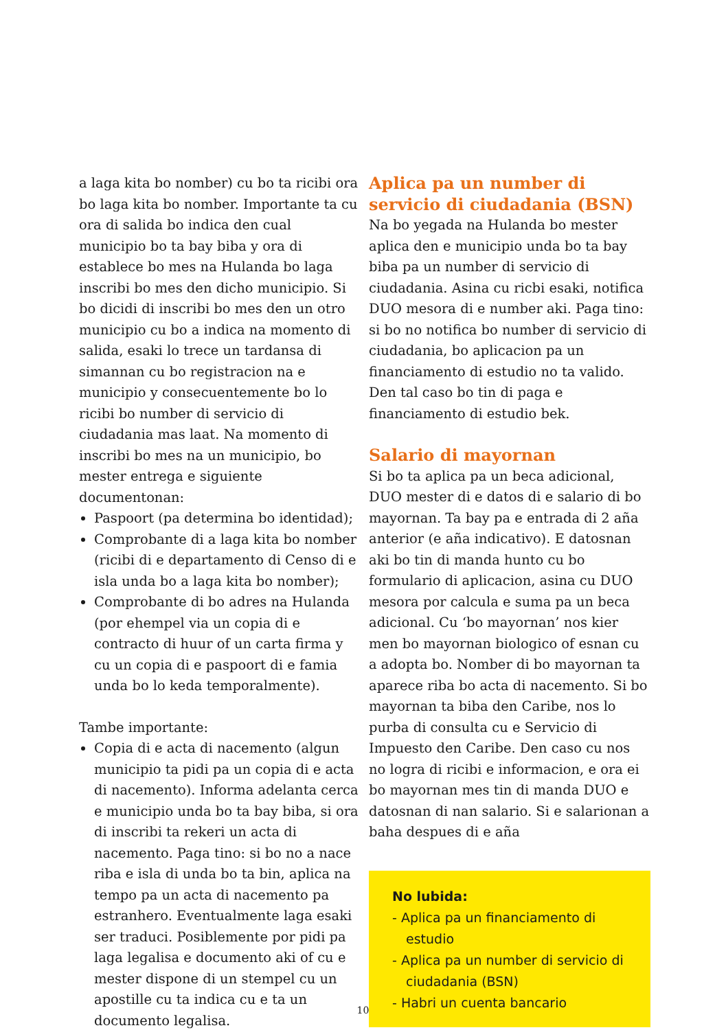a laga kita bo nomber) cu bo ta ricibi ora bo laga kita bo nomber. Importante ta cu ora di salida bo indica den cual municipio bo ta bay biba y ora di establece bo mes na Hulanda bo laga inscribi bo mes den dicho municipio. Si bo dicidi di inscribi bo mes den un otro municipio cu bo a indica na momento di salida, esaki lo trece un tardansa di simannan cu bo registracion na e municipio y consecuentemente bo lo ricibi bo number di servicio di ciudadania mas laat. Na momento di inscribi bo mes na un municipio, bo mester entrega e siguiente documentonan:
Paspoort (pa determina bo identidad);
Comprobante di a laga kita bo nomber (ricibi di e departamento di Censo di e isla unda bo a laga kita bo nomber);
Comprobante di bo adres na Hulanda (por ehempel via un copia di e contracto di huur of un carta firma y cu un copia di e paspoort di e famia unda bo lo keda temporalmente).
Tambe importante:
Copia di e acta di nacemento (algun municipio ta pidi pa un copia di e acta di nacemento). Informa adelanta cerca e municipio unda bo ta bay biba, si ora di inscribi ta rekeri un acta di nacemento. Paga tino: si bo no a nace riba e isla di unda bo ta bin, aplica na tempo pa un acta di nacemento pa estranhero. Eventualmente laga esaki ser traduci. Posiblemente por pidi pa laga legalisa e documento aki of cu e mester dispone di un stempel cu un apostille cu ta indica cu e ta un documento legalisa.
Aplica pa un number di servicio di ciudadania (BSN)
Na bo yegada na Hulanda bo mester aplica den e municipio unda bo ta bay biba pa un number di servicio di ciudadania. Asina cu ricbi esaki, notifica DUO mesora di e number aki. Paga tino: si bo no notifica bo number di servicio di ciudadania, bo aplicacion pa un financiamento di estudio no ta valido. Den tal caso bo tin di paga e financiamento di estudio bek.
Salario di mayornan
Si bo ta aplica pa un beca adicional, DUO mester di e datos di e salario di bo mayornan. Ta bay pa e entrada di 2 aña anterior (e aña indicativo). E datosnan aki bo tin di manda hunto cu bo formulario di aplicacion, asina cu DUO mesora por calcula e suma pa un beca adicional. Cu ‘bo mayornan’ nos kier men bo mayornan biologico of esnan cu a adopta bo. Nomber di bo mayornan ta aparece riba bo acta di nacemento. Si bo mayornan ta biba den Caribe, nos lo purba di consulta cu e Servicio di Impuesto den Caribe. Den caso cu nos no logra di ricibi e informacion, e ora ei bo mayornan mes tin di manda DUO e datosnan di nan salario. Si e salarionan a baha despues di e aña
No lubida:
- Aplica pa un financiamento di estudio
- Aplica pa un number di servicio di ciudadania (BSN)
- Habri un cuenta bancario
10